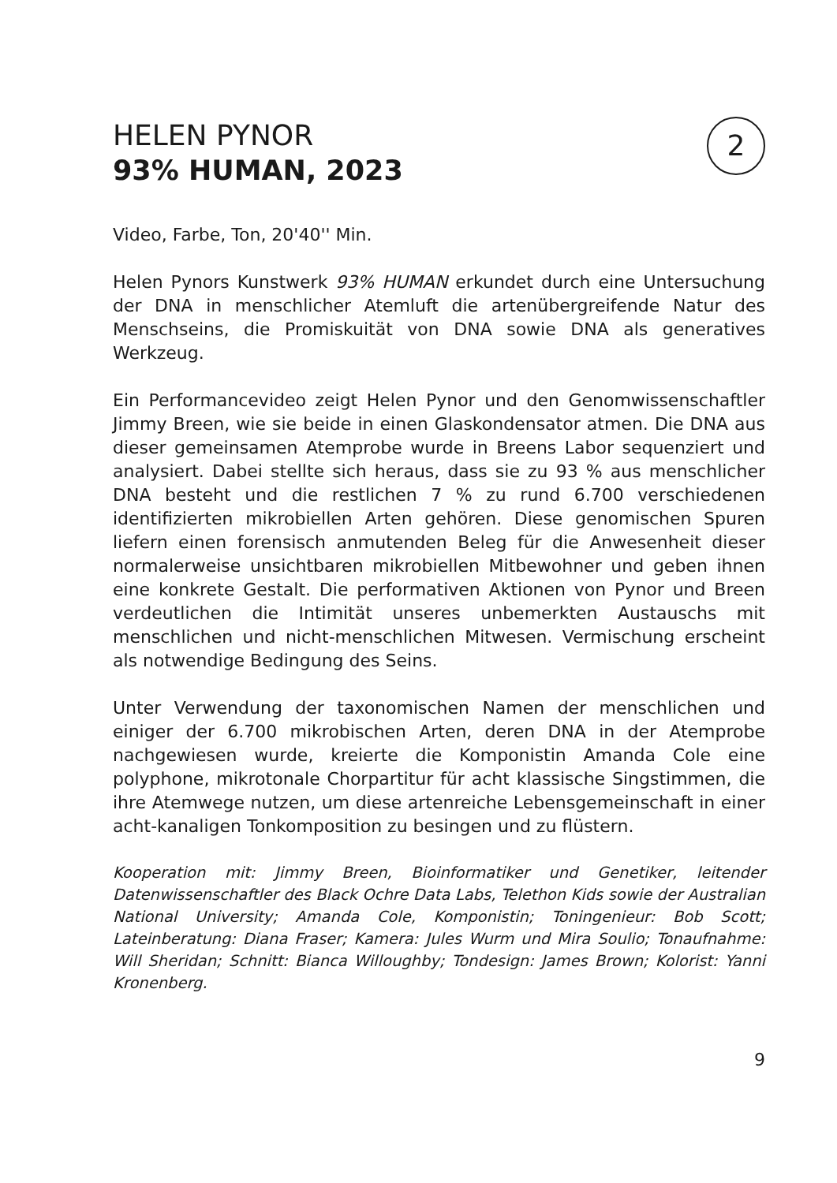HELEN PYNOR
93% HUMAN, 2023
2
Video, Farbe, Ton, 20'40'' Min.
Helen Pynors Kunstwerk 93% HUMAN erkundet durch eine Untersuchung der DNA in menschlicher Atemluft die artenübergreifende Natur des Menschseins, die Promiskuität von DNA sowie DNA als generatives Werkzeug.
Ein Performancevideo zeigt Helen Pynor und den Genomwissenschaftler Jimmy Breen, wie sie beide in einen Glaskondensator atmen. Die DNA aus dieser gemeinsamen Atemprobe wurde in Breens Labor sequenziert und analysiert. Dabei stellte sich heraus, dass sie zu 93 % aus menschlicher DNA besteht und die restlichen 7 % zu rund 6.700 verschiedenen identifizierten mikrobiellen Arten gehören. Diese genomischen Spuren liefern einen forensisch anmutenden Beleg für die Anwesenheit dieser normalerweise unsichtbaren mikrobiellen Mitbewohner und geben ihnen eine konkrete Gestalt. Die performativen Aktionen von Pynor und Breen verdeutlichen die Intimität unseres unbemerkten Austauschs mit menschlichen und nicht-menschlichen Mitwesen. Vermischung erscheint als notwendige Bedingung des Seins.
Unter Verwendung der taxonomischen Namen der menschlichen und einiger der 6.700 mikrobischen Arten, deren DNA in der Atemprobe nachgewiesen wurde, kreierte die Komponistin Amanda Cole eine polyphone, mikrotonale Chorpartitur für acht klassische Singstimmen, die ihre Atemwege nutzen, um diese artenreiche Lebensgemeinschaft in einer acht-kanaligen Tonkomposition zu besingen und zu flüstern.
Kooperation mit: Jimmy Breen, Bioinformatiker und Genetiker, leitender Datenwissenschaftler des Black Ochre Data Labs, Telethon Kids sowie der Australian National University; Amanda Cole, Komponistin; Toningenieur: Bob Scott; Lateinberatung: Diana Fraser; Kamera: Jules Wurm und Mira Soulio; Tonaufnahme: Will Sheridan; Schnitt: Bianca Willoughby; Tondesign: James Brown; Kolorist: Yanni Kronenberg.
9